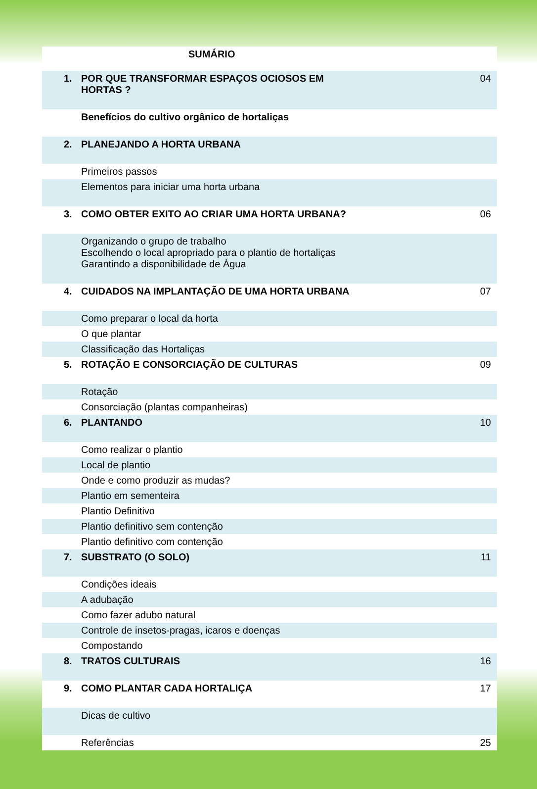SUMÁRIO
| 1. | POR QUE TRANSFORMAR ESPAÇOS OCIOSOS EM HORTAS ? | 04 |
| | Benefícios do cultivo orgânico de hortaliças | |
| 2. | PLANEJANDO A HORTA URBANA | |
| | Primeiros passos | |
| | Elementos para iniciar uma horta urbana | |
| 3. | COMO OBTER EXITO AO CRIAR UMA HORTA URBANA? | 06 |
| | Organizando o grupo de trabalho Escolhendo o local apropriado para o plantio de hortaliças Garantindo a disponibilidade de Água | |
| 4. | CUIDADOS NA IMPLANTAÇÃO DE UMA HORTA URBANA | 07 |
| | Como preparar o local da horta | |
| | O que plantar | |
| | Classificação das Hortaliças | |
| 5. | ROTAÇÃO E CONSORCIAÇÃO DE CULTURAS | 09 |
| | Rotação | |
| | Consorciação (plantas companheiras) | |
| 6. | PLANTANDO | 10 |
| | Como realizar o plantio | |
| | Local de plantio | |
| | Onde e como produzir as mudas? | |
| | Plantio em sementeira | |
| | Plantio Definitivo | |
| | Plantio definitivo sem contenção | |
| | Plantio definitivo com contenção | |
| 7. | SUBSTRATO (O SOLO) | 11 |
| | Condições ideais | |
| | A adubação | |
| | Como fazer adubo natural | |
| | Controle de insetos-pragas, icaros e doenças | |
| | Compostando | |
| 8. | TRATOS CULTURAIS | 16 |
| 9. | COMO PLANTAR CADA HORTALIÇA | 17 |
| | Dicas de cultivo | |
| | Referências | 25 |